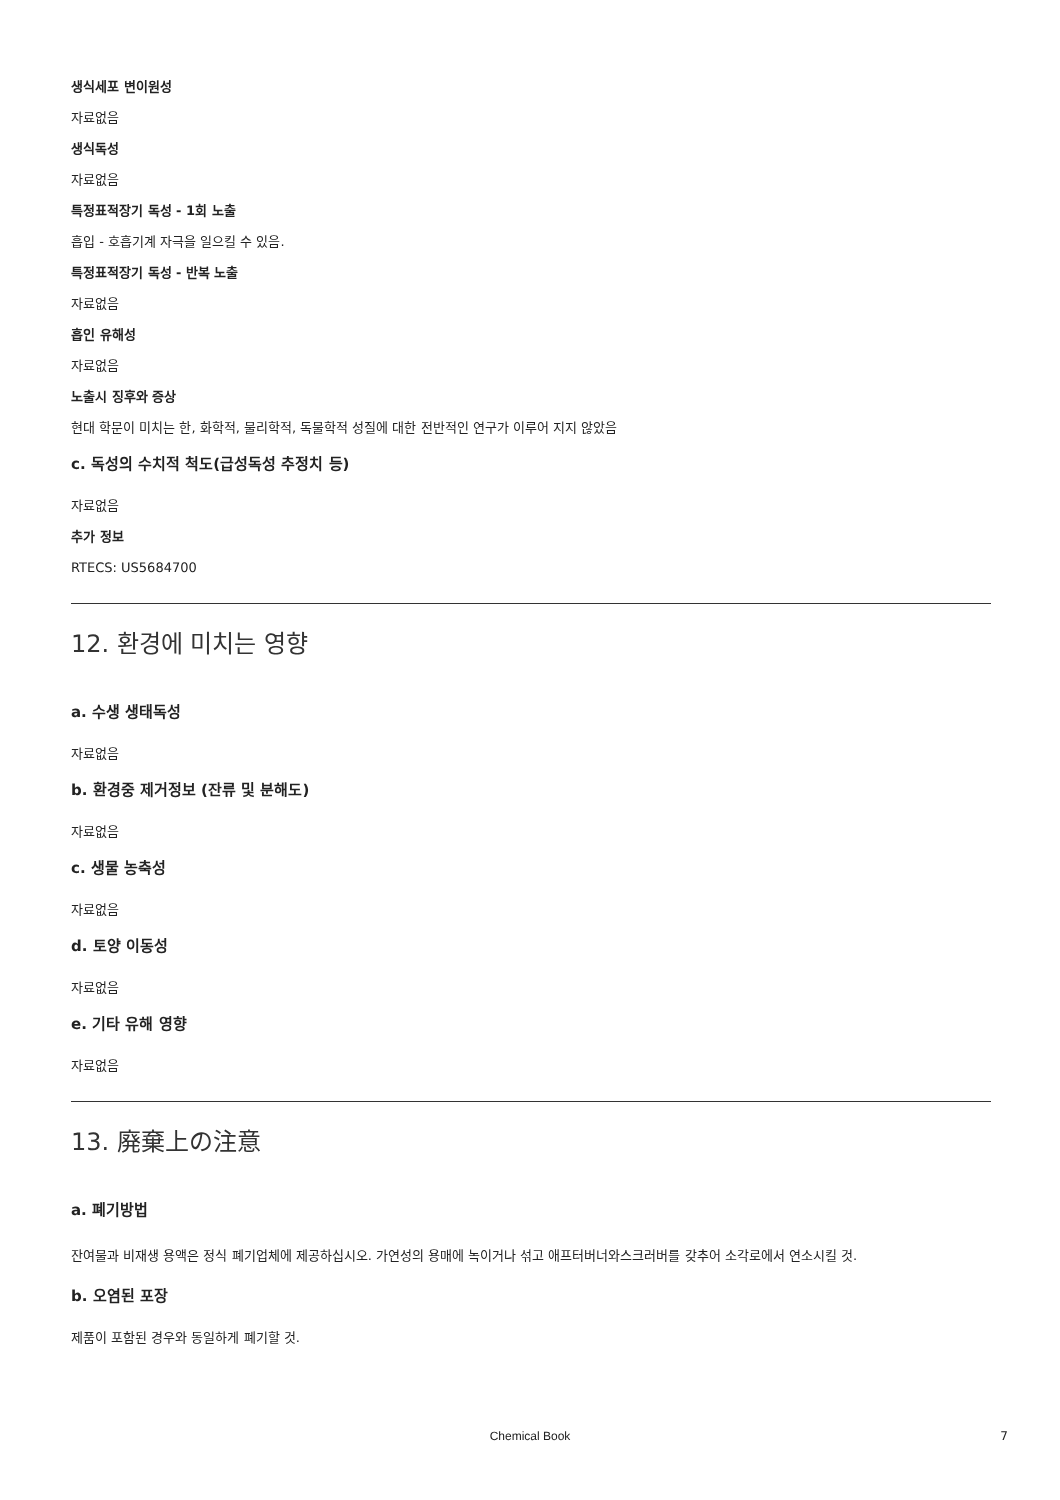생식세포 변이원성
자료없음
생식독성
자료없음
특정표적장기 독성 - 1회 노출
흡입 - 호흡기계 자극을 일으킬 수 있음.
특정표적장기 독성 - 반복 노출
자료없음
흡인 유해성
자료없음
노출시 징후와 증상
현대 학문이 미치는 한, 화학적, 물리학적, 독물학적 성질에 대한 전반적인 연구가 이루어 지지 않았음
c. 독성의 수치적 척도(급성독성 추정치 등)
자료없음
추가 정보
RTECS: US5684700
12. 환경에 미치는 영향
a. 수생 생태독성
자료없음
b. 환경중 제거정보 (잔류 및 분해도)
자료없음
c. 생물 농축성
자료없음
d. 토양 이동성
자료없음
e. 기타 유해 영향
자료없음
13. 廃棄上の注意
a. 폐기방법
잔여물과 비재생 용액은 정식 폐기업체에 제공하십시오. 가연성의 용매에 녹이거나 섞고 애프터버너와스크러버를 갖추어 소각로에서 연소시킬 것.
b. 오염된 포장
제품이 포함된 경우와 동일하게 폐기할 것.
Chemical Book 7